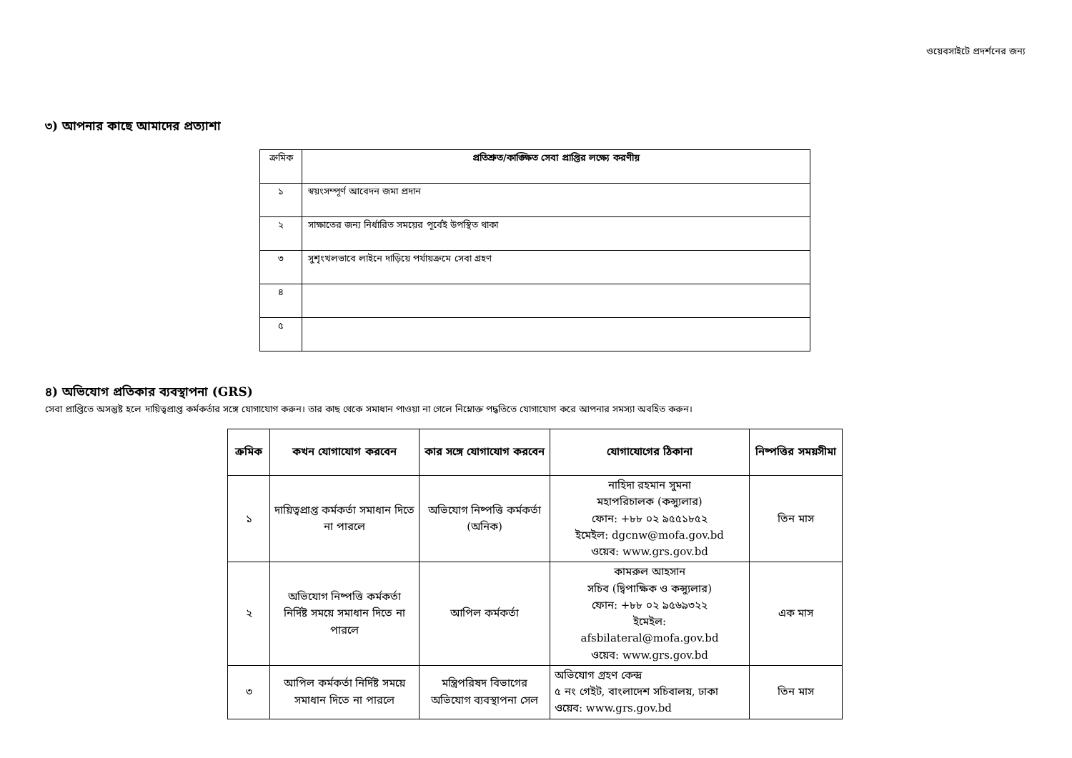ওয়েবসাইটে প্রদর্শনের জন্য
৩) আপনার কাছে আমাদের প্রত্যাশা
| ক্রমিক | প্রতিশ্রুত/কাঙ্ক্ষিত সেবা প্রাপ্তির লক্ষ্যে করণীয় |
| ১ | স্বয়ংসম্পূর্ণ আবেদন জমা প্রদান |
| ২ | সাক্ষাতের জন্য নির্ধারিত সময়ের পূর্বেই উপস্থিত থাকা |
| ৩ | সুশৃংখলভাবে লাইনে দাড়িয়ে পর্যায়ক্রমে সেবা গ্রহণ |
| ৪ | |
| ৫ | |
৪) অভিযোগ প্রতিকার ব্যবস্থাপনা (GRS)
সেবা প্রাপ্তিতে অসন্তুষ্ট হলে দায়িত্বপ্রাপ্ত কর্মকর্তার সঙ্গে যোগাযোগ করুন। তার কাছ থেকে সমাধান পাওয়া না গেলে নিম্নোক্ত পদ্ধতিতে যোগাযোগ করে আপনার সমস্যা অবহিত করুন।
| ক্রমিক | কখন যোগাযোগ করবেন | কার সঙ্গে যোগাযোগ করবেন | যোগাযোগের ঠিকানা | নিষ্পত্তির সময়সীমা |
| --- | --- | --- | --- | --- |
| ১ | দায়িত্বপ্রাপ্ত কর্মকর্তা সমাধান দিতে না পারলে | অভিযোগ নিষ্পত্তি কর্মকর্তা (অনিক) | নাহিদা রহমান সুমনা মহাপরিচালক (কন্স্যুলার) ফোন: +৮৮ ০২ ৯৫৫১৮৫২ ইমেইল: dgcnw@mofa.gov.bd ওয়েব: www.grs.gov.bd | তিন মাস |
| ২ | অভিযোগ নিষ্পত্তি কর্মকর্তা নির্দিষ্ট সময়ে সমাধান দিতে না পারলে | আপিল কর্মকর্তা | কামরুল আহসান সচিব (দ্বিপাক্ষিক ও কন্স্যুলার) ফোন: +৮৮ ০২ ৯৫৬৯৩২২ ইমেইল: afsbilateral@mofa.gov.bd ওয়েব: www.grs.gov.bd | এক মাস |
| ৩ | আপিল কর্মকর্তা নির্দিষ্ট সময়ে সমাধান দিতে না পারলে | মন্ত্রিপরিষদ বিভাগের অভিযোগ ব্যবস্থাপনা সেল | অভিযোগ গ্রহণ কেন্দ্র ৫ নং গেইট, বাংলাদেশ সচিবালয়, ঢাকা ওয়েব: www.grs.gov.bd | তিন মাস |